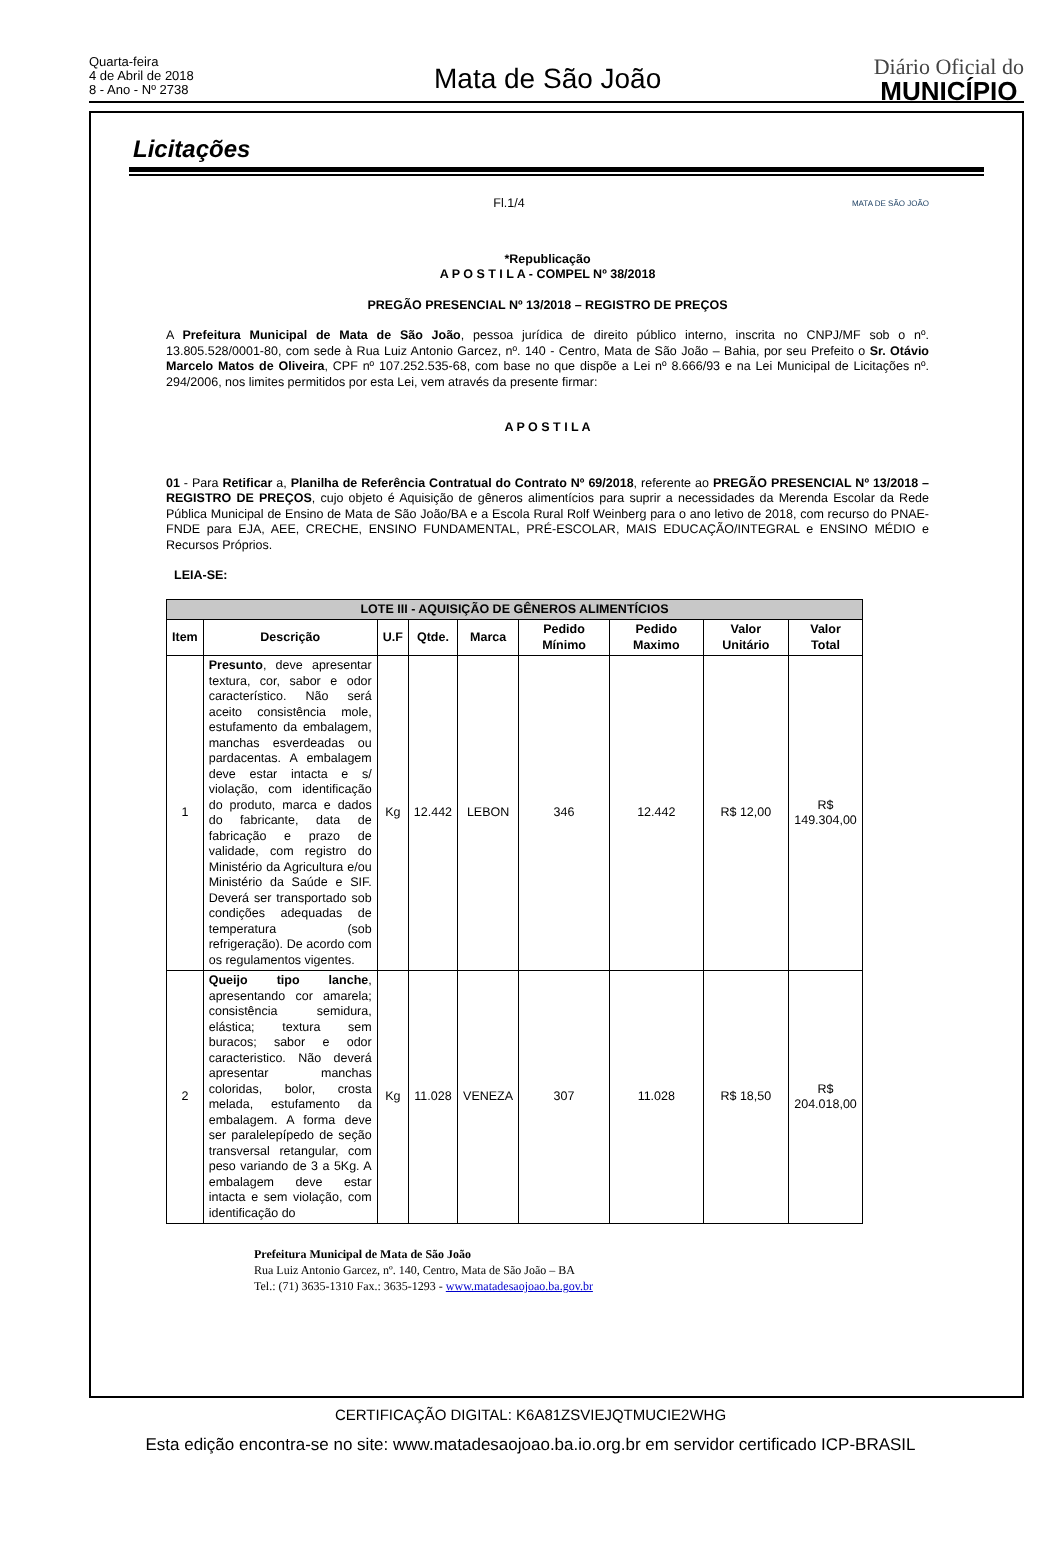Quarta-feira
4 de Abril de 2018
8 - Ano - Nº 2738
Mata de São João
Diário Oficial do
MUNICÍPIO
Licitações
Fl.1/4 MATA DE SÃO JOÃO
*Republicação
A P O S T I L A - COMPEL Nº 38/2018
PREGÃO PRESENCIAL Nº 13/2018 – REGISTRO DE PREÇOS
A Prefeitura Municipal de Mata de São João, pessoa jurídica de direito público interno, inscrita no CNPJ/MF sob o nº. 13.805.528/0001-80, com sede à Rua Luiz Antonio Garcez, nº. 140 - Centro, Mata de São João – Bahia, por seu Prefeito o Sr. Otávio Marcelo Matos de Oliveira, CPF nº 107.252.535-68, com base no que dispõe a Lei nº 8.666/93 e na Lei Municipal de Licitações nº. 294/2006, nos limites permitidos por esta Lei, vem através da presente firmar:
A P O S T I L A
01 - Para Retificar a, Planilha de Referência Contratual do Contrato Nº 69/2018, referente ao PREGÃO PRESENCIAL Nº 13/2018 – REGISTRO DE PREÇOS, cujo objeto é Aquisição de gêneros alimentícios para suprir a necessidades da Merenda Escolar da Rede Pública Municipal de Ensino de Mata de São João/BA e a Escola Rural Rolf Weinberg para o ano letivo de 2018, com recurso do PNAE-FNDE para EJA, AEE, CRECHE, ENSINO FUNDAMENTAL, PRÉ-ESCOLAR, MAIS EDUCAÇÃO/INTEGRAL e ENSINO MÉDIO e Recursos Próprios.
LEIA-SE:
| LOTE III - AQUISIÇÃO DE GÊNEROS ALIMENTÍCIOS | | | | | | | | |
| --- | --- | --- | --- | --- | --- | --- | --- | --- |
| Item | Descrição | U.F | Qtde. | Marca | Pedido Mínimo | Pedido Maximo | Valor Unitário | Valor Total |
| 1 | Presunto , deve apresentar textura, cor, sabor e odor característico. Não será aceito consistência mole, estufamento da embalagem, manchas esverdeadas ou pardacentas. A embalagem deve estar intacta e s/ violação, com identificação do produto, marca e dados do fabricante, data de fabricação e prazo de validade, com registro do Ministério da Agricultura e/ou Ministério da Saúde e SIF. Deverá ser transportado sob condições adequadas de temperatura (sob refrigeração). De acordo com os regulamentos vigentes. | Kg | 12.442 | LEBON | 346 | 12.442 | R$ 12,00 | R$ 149.304,00 |
| 2 | Queijo tipo lanche , apresentando cor amarela; consistência semidura, elástica; textura sem buracos; sabor e odor caracteristico. Não deverá apresentar manchas coloridas, bolor, crosta melada, estufamento da embalagem. A forma deve ser paralelepípedo de seção transversal retangular, com peso variando de 3 a 5Kg. A embalagem deve estar intacta e sem violação, com identificação do | Kg | 11.028 | VENEZA | 307 | 11.028 | R$ 18,50 | R$ 204.018,00 |
Prefeitura Municipal de Mata de São João
Rua Luiz Antonio Garcez, nº. 140, Centro, Mata de São João – BA
Tel.: (71) 3635-1310 Fax.: 3635-1293 - www.matadesaojoao.ba.gov.br
CERTIFICAÇÃO DIGITAL: K6A81ZSVIEJQTMUCIE2WHG
Esta edição encontra-se no site: www.matadesaojoao.ba.io.org.br em servidor certificado ICP-BRASIL